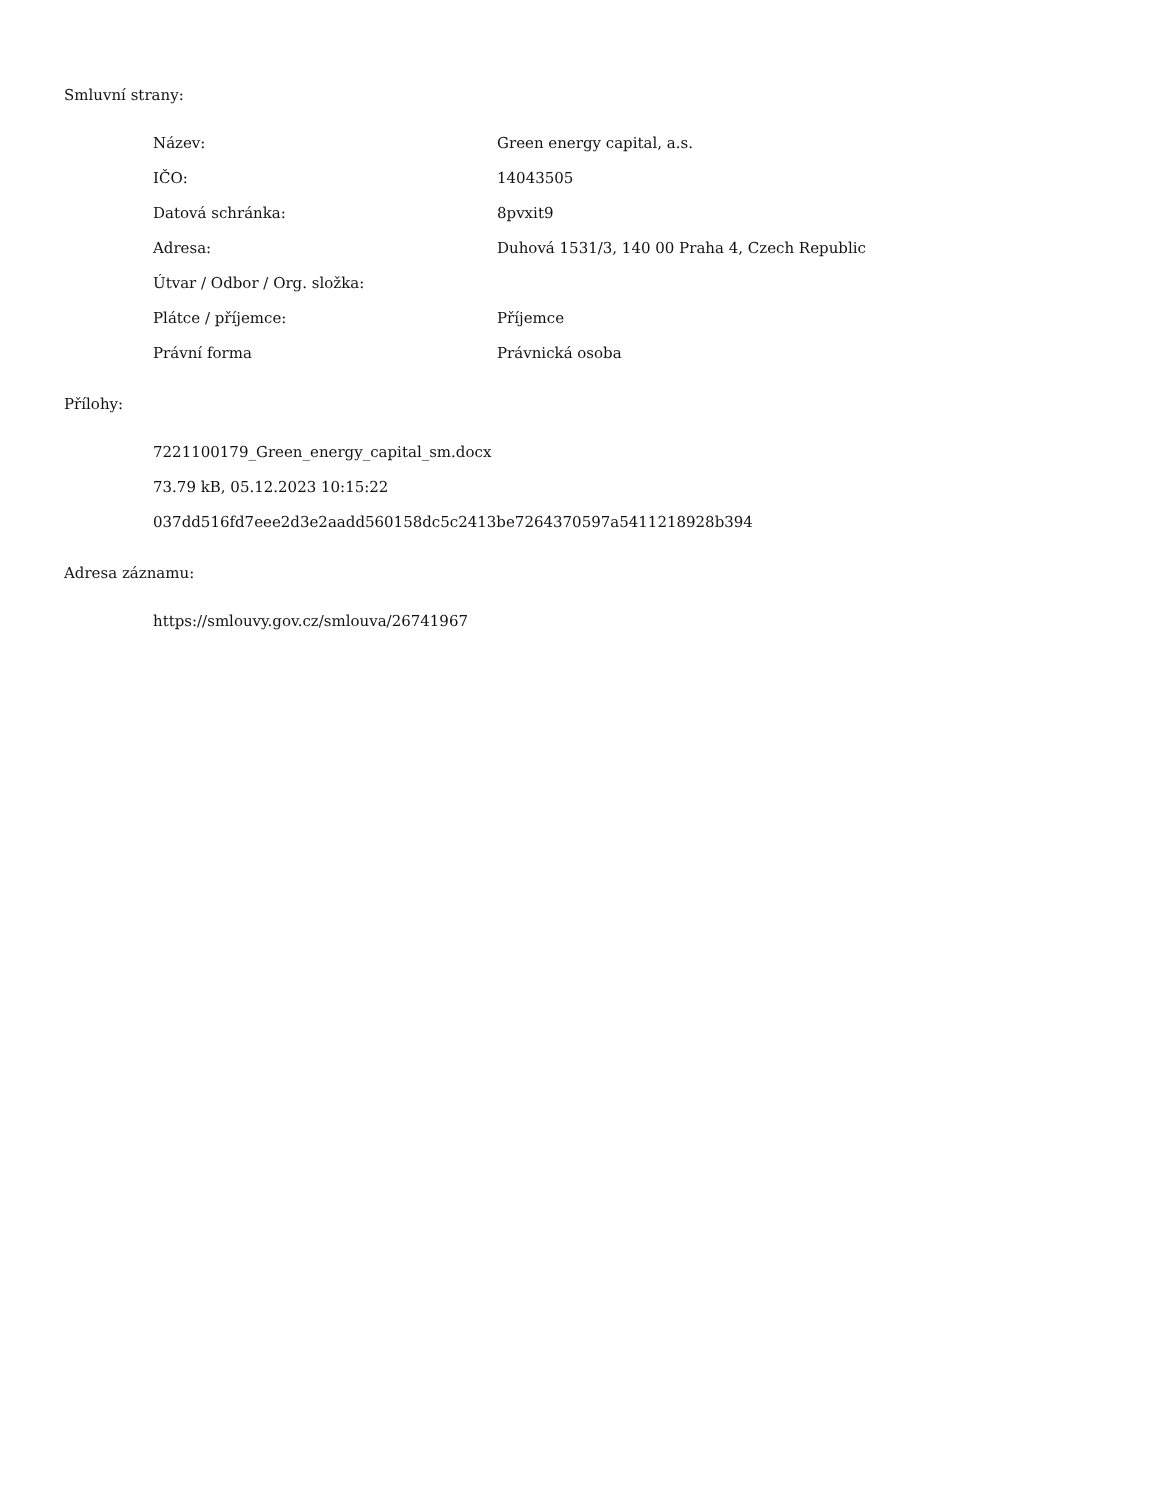Smluvní strany:
| Název: | Green energy capital, a.s. |
| IČO: | 14043505 |
| Datová schránka: | 8pvxit9 |
| Adresa: | Duhová 1531/3, 140 00 Praha 4, Czech Republic |
| Útvar / Odbor / Org. složka: | |
| Plátce / příjemce: | Příjemce |
| Právní forma | Právnická osoba |
Přílohy:
7221100179_Green_energy_capital_sm.docx
73.79 kB, 05.12.2023 10:15:22
037dd516fd7eee2d3e2aadd560158dc5c2413be7264370597a5411218928b394
Adresa záznamu:
https://smlouvy.gov.cz/smlouva/26741967